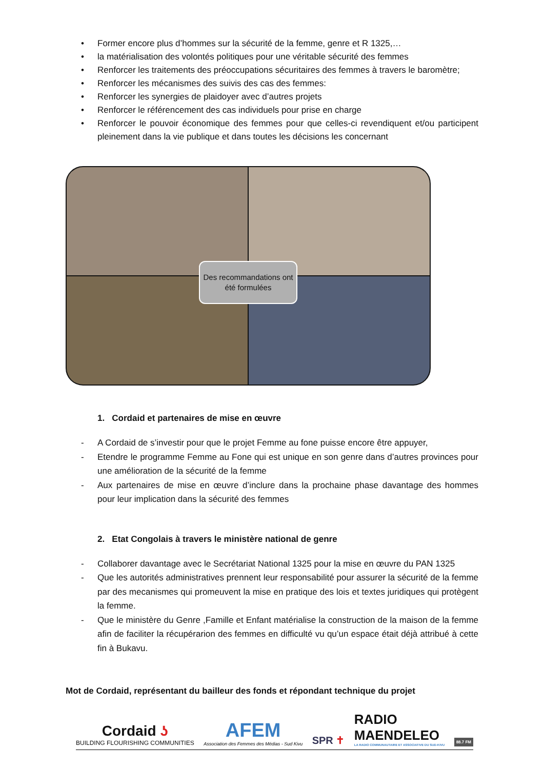• Former encore plus d’hommes sur la sécurité de la femme, genre et R 1325,…
• la matérialisation des volontés politiques pour une véritable sécurité des femmes
• Renforcer les traitements des préoccupations sécuritaires des femmes à travers le baromètre;
• Renforcer les mécanismes des suivis des cas des femmes:
• Renforcer les synergies de plaidoyer avec d’autres projets
• Renforcer le référencement des cas individuels pour prise en charge
• Renforcer le pouvoir économique des femmes pour que celles-ci revendiquent et/ou participent pleinement dans la vie publique et dans toutes les décisions les concernant
Des recommandations ont été formulées
1. Cordaid et partenaires de mise en œuvre
- A Cordaid de s’investir pour que le projet Femme au fone puisse encore être appuyer,
- Etendre le programme Femme au Fone qui est unique en son genre dans d’autres provinces pour une amélioration de la sécurité de la femme
- Aux partenaires de mise en œuvre d’inclure dans la prochaine phase davantage des hommes pour leur implication dans la sécurité des femmes
2. Etat Congolais à travers le ministère national de genre
- Collaborer davantage avec le Secrétariat National 1325 pour la mise en œuvre du PAN 1325
- Que les autorités administratives prennent leur responsabilité pour assurer la sécurité de la femme par des mecanismes qui promeuvent la mise en pratique des lois et textes juridiques qui protègent la femme.
- Que le ministère du Genre ,Famille et Enfant matérialise la construction de la maison de la femme afin de faciliter la récupérarion des femmes en difficulté vu qu’un espace était déjà attribué à cette fin à Bukavu.
Mot de Cordaid, représentant du bailleur des fonds et répondant technique du projet
Cordaid ʖ
BUILDING FLOURISHING COMMUNITIES
AFEM
Association des Femmes des Médias - Sud Kivu
SPR ✝
RADIO
MAENDELEO
LA RADIO COMMUNAUTAIRE ET ASSOCIATIVE DU SUD-KIVU
88.7 FM